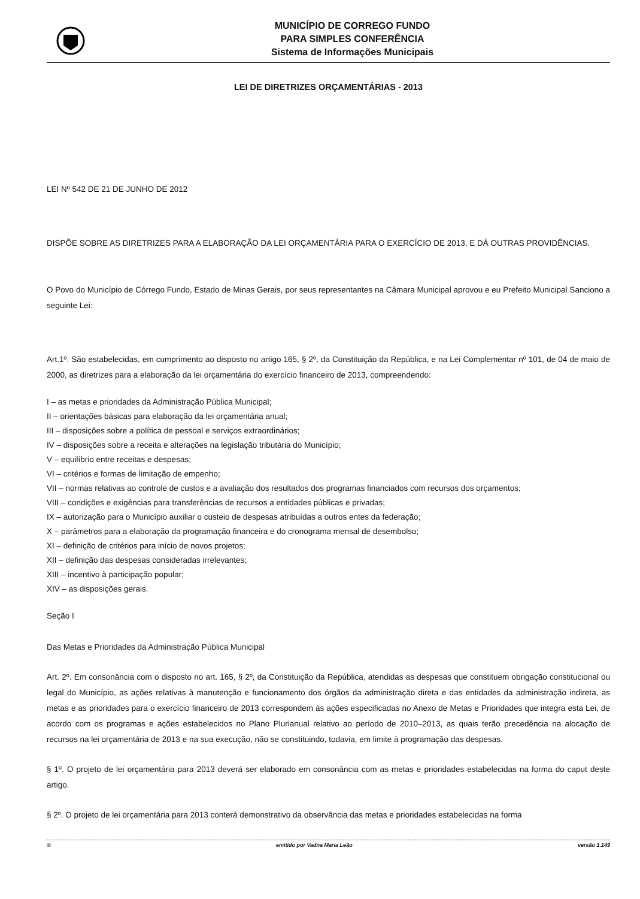MUNICÍPIO DE CORREGO FUNDO
PARA SIMPLES CONFERÊNCIA
Sistema de Informações Municipais
LEI DE DIRETRIZES ORÇAMENTÁRIAS - 2013
LEI Nº 542 DE 21 DE JUNHO DE 2012
DISPÕE SOBRE AS DIRETRIZES PARA A ELABORAÇÃO DA LEI ORÇAMENTÁRIA PARA O EXERCÍCIO DE 2013, E DÁ OUTRAS PROVIDÊNCIAS.
O Povo do Município de Córrego Fundo, Estado de Minas Gerais, por seus representantes na Câmara Municipal aprovou e eu Prefeito Municipal Sanciono a seguinte Lei:
Art.1º. São estabelecidas, em cumprimento ao disposto no artigo 165, § 2º, da Constituição da República, e na Lei Complementar nº 101, de 04 de maio de 2000, as diretrizes para a elaboração da lei orçamentária do exercício financeiro de 2013, compreendendo:
I – as metas e prioridades da Administração Pública Municipal;
II – orientações básicas para elaboração da lei orçamentária anual;
III – disposições sobre a política de pessoal e serviços extraordinários;
IV – disposições sobre a receita e alterações na legislação tributária do Município;
V – equilíbrio entre receitas e despesas;
VI – critérios e formas de limitação de empenho;
VII – normas relativas ao controle de custos e a avaliação dos resultados dos programas financiados com recursos dos orçamentos;
VIII – condições e exigências para transferências de recursos a entidades públicas e privadas;
IX – autorização para o Município auxiliar o custeio de despesas atribuídas a outros entes da federação;
X – parâmetros para a elaboração da programação financeira e do cronograma mensal de desembolso;
XI – definição de critérios para início de novos projetos;
XII – definição das despesas consideradas irrelevantes;
XIII – incentivo à participação popular;
XIV – as disposições gerais.
Seção I
Das Metas e Prioridades da Administração Pública Municipal
Art. 2º. Em consonância com o disposto no art. 165, § 2º, da Constituição da República, atendidas as despesas que constituem obrigação constitucional ou legal do Município, as ações relativas à manutenção e funcionamento dos órgãos da administração direta e das entidades da administração indireta, as metas e as prioridades para o exercício financeiro de 2013 correspondem às ações especificadas no Anexo de Metas e Prioridades que integra esta Lei, de acordo com os programas e ações estabelecidos no Plano Plurianual relativo ao período de 2010–2013, as quais terão precedência na alocação de recursos na lei orçamentária de 2013 e na sua execução, não se constituindo, todavia, em limite à programação das despesas.
§ 1º. O projeto de lei orçamentária para 2013 deverá ser elaborado em consonância com as metas e prioridades estabelecidas na forma do caput deste artigo.
§ 2º. O projeto de lei orçamentária para 2013 conterá demonstrativo da observância das metas e prioridades estabelecidas na forma
© emitido por Vadna Maria Leão versão 1.149